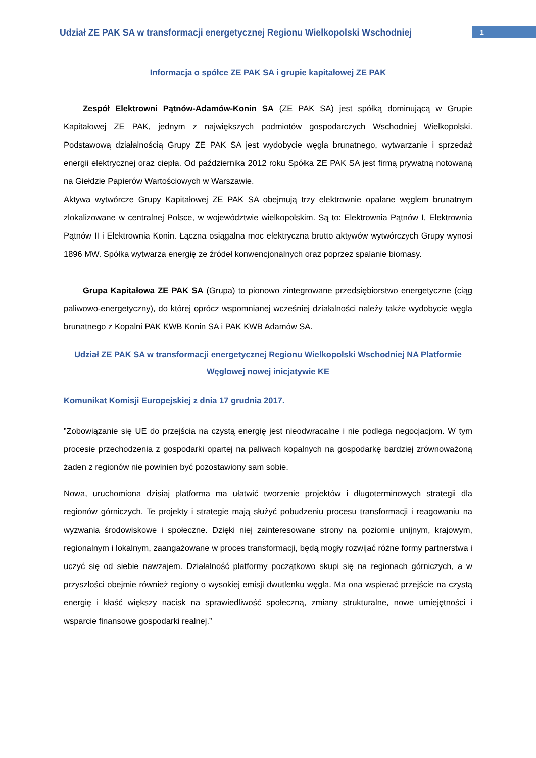Udział ZE PAK SA w transformacji energetycznej Regionu Wielkopolski Wschodniej
1
Informacja o spółce ZE PAK SA i grupie kapitałowej ZE PAK
Zespół Elektrowni Pątnów-Adamów-Konin SA (ZE PAK SA) jest spółką dominującą w Grupie Kapitałowej ZE PAK, jednym z największych podmiotów gospodarczych Wschodniej Wielkopolski. Podstawową działalnością Grupy ZE PAK SA jest wydobycie węgla brunatnego, wytwarzanie i sprzedaż energii elektrycznej oraz ciepła. Od października 2012 roku Spółka ZE PAK SA jest firmą prywatną notowaną na Giełdzie Papierów Wartościowych w Warszawie.
Aktywa wytwórcze Grupy Kapitałowej ZE PAK SA obejmują trzy elektrownie opalane węglem brunatnym zlokalizowane w centralnej Polsce, w województwie wielkopolskim. Są to: Elektrownia Pątnów I, Elektrownia Pątnów II i Elektrownia Konin. Łączna osiągalna moc elektryczna brutto aktywów wytwórczych Grupy wynosi 1896 MW. Spółka wytwarza energię ze źródeł konwencjonalnych oraz poprzez spalanie biomasy.
Grupa Kapitałowa ZE PAK SA (Grupa) to pionowo zintegrowane przedsiębiorstwo energetyczne (ciąg paliwowo-energetyczny), do której oprócz wspomnianej wcześniej działalności należy także wydobycie węgla brunatnego z Kopalni PAK KWB Konin SA i PAK KWB Adamów SA.
Udział ZE PAK SA w transformacji energetycznej Regionu Wielkopolski Wschodniej NA Platformie Węglowej nowej inicjatywie KE
Komunikat Komisji Europejskiej z dnia 17 grudnia 2017.
”Zobowiązanie się UE do przejścia na czystą energię jest nieodwracalne i nie podlega negocjacjom. W tym procesie przechodzenia z gospodarki opartej na paliwach kopalnych na gospodarkę bardziej zrównoważoną żaden z regionów nie powinien być pozostawiony sam sobie.
Nowa, uruchomiona dzisiaj platforma ma ułatwić tworzenie projektów i długoterminowych strategii dla regionów górniczych. Te projekty i strategie mają służyć pobudzeniu procesu transformacji i reagowaniu na wyzwania środowiskowe i społeczne. Dzięki niej zainteresowane strony na poziomie unijnym, krajowym, regionalnym i lokalnym, zaangażowane w proces transformacji, będą mogły rozwijać różne formy partnerstwa i uczyć się od siebie nawzajem. Działalność platformy początkowo skupi się na regionach górniczych, a w przyszłości obejmie również regiony o wysokiej emisji dwutlenku węgla. Ma ona wspierać przejście na czystą energię i kłaść większy nacisk na sprawiedliwość społeczną, zmiany strukturalne, nowe umiejętności i wsparcie finansowe gospodarki realnej.”